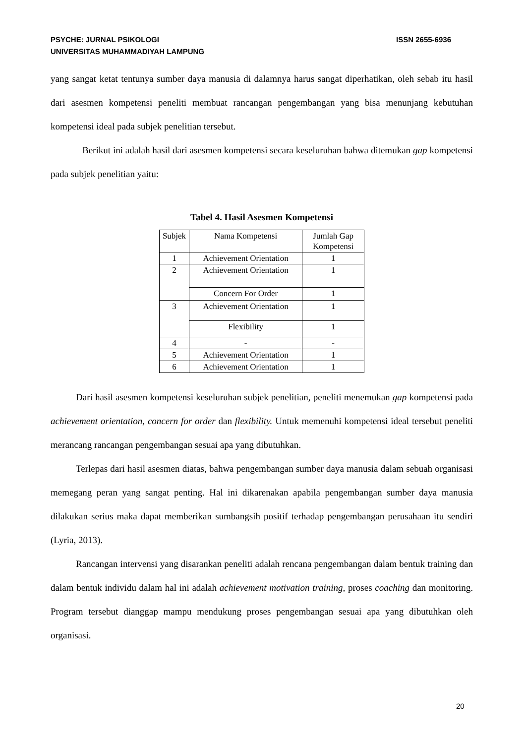ISSN 2655-6936 PSYCHE: JURNAL PSIKOLOGI
UNIVERSITAS MUHAMMADIYAH LAMPUNG
yang sangat ketat tentunya sumber daya manusia di dalamnya harus sangat diperhatikan, oleh sebab itu hasil dari asesmen kompetensi peneliti membuat rancangan pengembangan yang bisa menunjang kebutuhan kompetensi ideal pada subjek penelitian tersebut.
Berikut ini adalah hasil dari asesmen kompetensi secara keseluruhan bahwa ditemukan gap kompetensi pada subjek penelitian yaitu:
Tabel 4. Hasil Asesmen Kompetensi
| Subjek | Nama Kompetensi | Jumlah Gap Kompetensi |
| 1 | Achievement Orientation | 1 |
| 2 | Achievement Orientation | 1 |
| | Concern For Order | 1 |
| 3 | Achievement Orientation | 1 |
| | Flexibility | 1 |
| 4 | - | - |
| 5 | Achievement Orientation | 1 |
| 6 | Achievement Orientation | 1 |
Dari hasil asesmen kompetensi keseluruhan subjek penelitian, peneliti menemukan gap kompetensi pada achievement orientation, concern for order dan flexibility. Untuk memenuhi kompetensi ideal tersebut peneliti merancang rancangan pengembangan sesuai apa yang dibutuhkan.
Terlepas dari hasil asesmen diatas, bahwa pengembangan sumber daya manusia dalam sebuah organisasi memegang peran yang sangat penting. Hal ini dikarenakan apabila pengembangan sumber daya manusia dilakukan serius maka dapat memberikan sumbangsih positif terhadap pengembangan perusahaan itu sendiri (Lyria, 2013).
Rancangan intervensi yang disarankan peneliti adalah rencana pengembangan dalam bentuk training dan dalam bentuk individu dalam hal ini adalah achievement motivation training, proses coaching dan monitoring. Program tersebut dianggap mampu mendukung proses pengembangan sesuai apa yang dibutuhkan oleh organisasi.
20